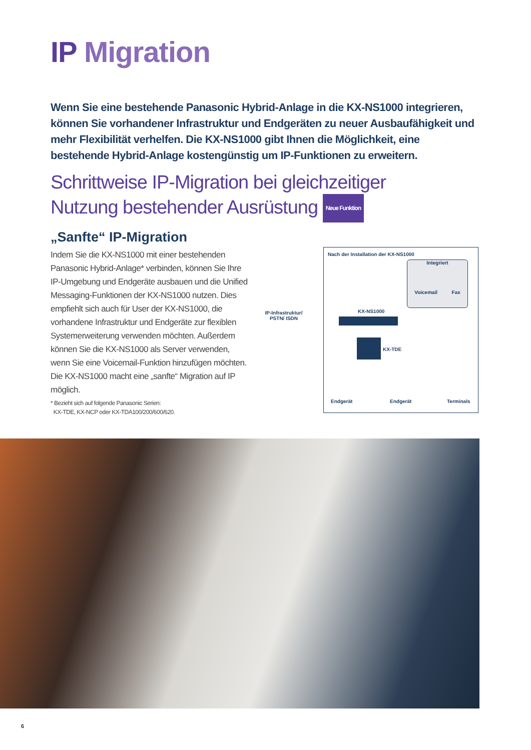IP Migration
Wenn Sie eine bestehende Panasonic Hybrid-Anlage in die KX-NS1000 integrieren, können Sie vorhandener Infrastruktur und Endgeräten zu neuer Ausbaufähigkeit und mehr Flexibilität verhelfen. Die KX-NS1000 gibt Ihnen die Möglichkeit, eine bestehende Hybrid-Anlage kostengünstig um IP-Funktionen zu erweitern.
Schrittweise IP-Migration bei gleichzeitiger
Nutzung bestehender Ausrüstung Neue Funktion
„Sanfte“ IP-Migration
Indem Sie die KX-NS1000 mit einer bestehenden Panasonic Hybrid-Anlage* verbinden, können Sie Ihre IP-Umgebung und Endgeräte ausbauen und die Unified Messaging-Funktionen der KX-NS1000 nutzen. Dies empfiehlt sich auch für User der KX-NS1000, die vorhandene Infrastruktur und Endgeräte zur flexiblen Systemerweiterung verwenden möchten. Außerdem können Sie die KX-NS1000 als Server verwenden, wenn Sie eine Voicemail-Funktion hinzufügen möchten. Die KX-NS1000 macht eine „sanfte“ Migration auf IP möglich.
* Bezieht sich auf folgende Panasonic Serien:
KX-TDE, KX-NCP oder KX-TDA100/200/600/620.
Nach der Installation der KX-NS1000
Integriert
Voicemail Fax
IP-Infrastruktur/ PSTN/ ISDN
KX-NS1000
KX-TDE
Endgerät Endgerät Terminals
6